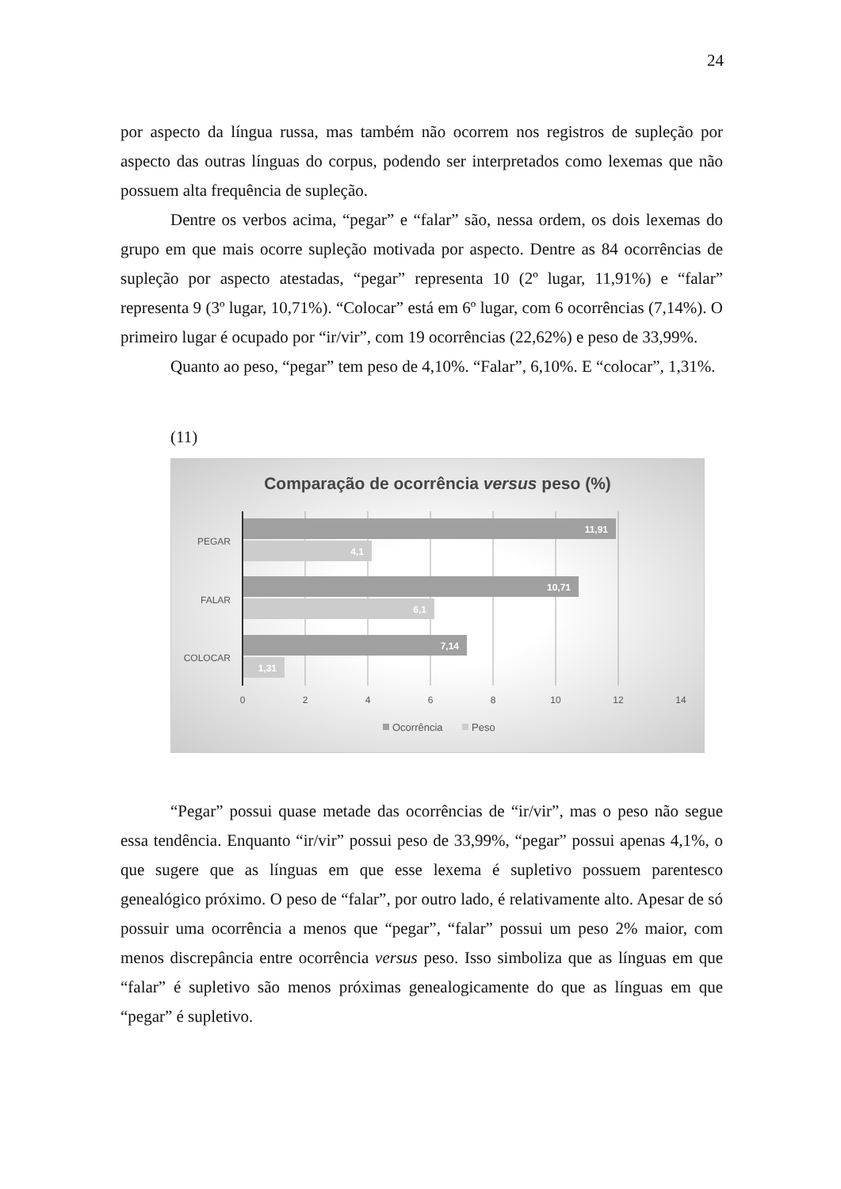24
por aspecto da língua russa, mas também não ocorrem nos registros de supleção por aspecto das outras línguas do corpus, podendo ser interpretados como lexemas que não possuem alta frequência de supleção.
Dentre os verbos acima, “pegar” e “falar” são, nessa ordem, os dois lexemas do grupo em que mais ocorre supleção motivada por aspecto. Dentre as 84 ocorrências de supleção por aspecto atestadas, “pegar” representa 10 (2º lugar, 11,91%) e “falar” representa 9 (3º lugar, 10,71%). “Colocar” está em 6º lugar, com 6 ocorrências (7,14%). O primeiro lugar é ocupado por “ir/vir”, com 19 ocorrências (22,62%) e peso de 33,99%.
Quanto ao peso, “pegar” tem peso de 4,10%. “Falar”, 6,10%. E “colocar”, 1,31%.
(11)
Comparação de ocorrência versus peso (%)
PEGAR
FALAR
COLOCAR
0
2
4
6
8
10
12
14
11,91
4,1
10,71
6,1
7,14
1,31
Ocorrência
Peso
“Pegar” possui quase metade das ocorrências de “ir/vir”, mas o peso não segue essa tendência. Enquanto “ir/vir” possui peso de 33,99%, “pegar” possui apenas 4,1%, o que sugere que as línguas em que esse lexema é supletivo possuem parentesco genealógico próximo. O peso de “falar”, por outro lado, é relativamente alto. Apesar de só possuir uma ocorrência a menos que “pegar”, “falar” possui um peso 2% maior, com menos discrepância entre ocorrência versus peso. Isso simboliza que as línguas em que “falar” é supletivo são menos próximas genealogicamente do que as línguas em que “pegar” é supletivo.